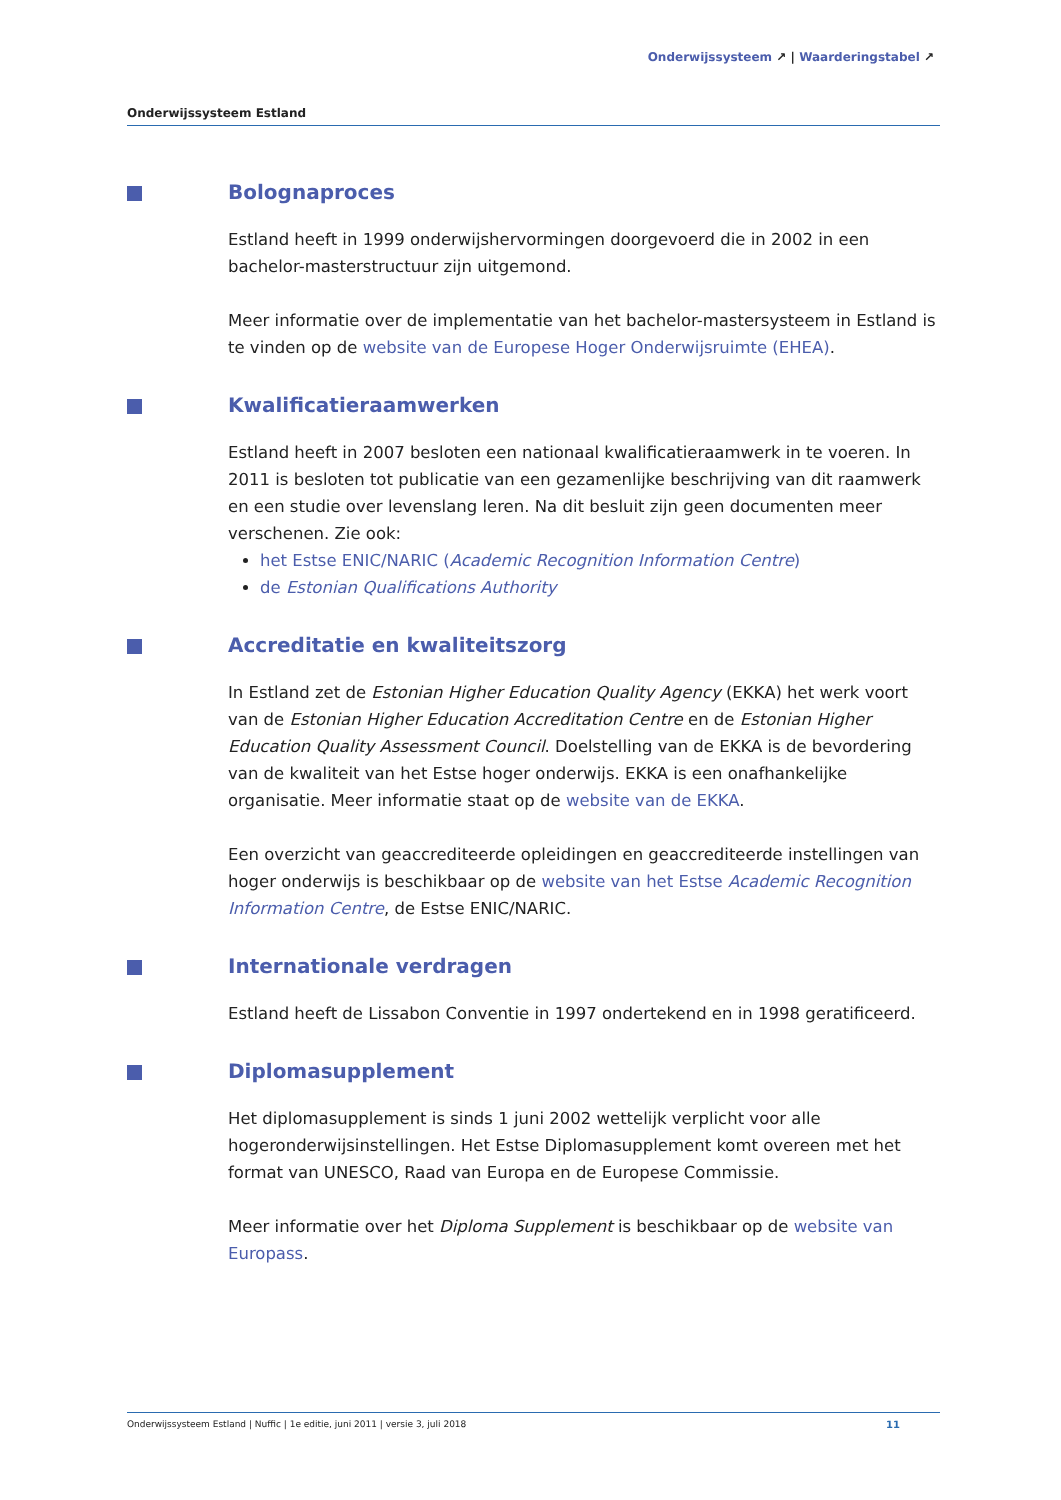Onderwijssysteem ↗ | Waarderingstabel ↗
Onderwijssysteem Estland
Bolognaproces
Estland heeft in 1999 onderwijshervormingen doorgevoerd die in 2002 in een bachelor-masterstructuur zijn uitgemond.
Meer informatie over de implementatie van het bachelor-mastersysteem in Estland is te vinden op de website van de Europese Hoger Onderwijsruimte (EHEA).
Kwalificatieraamwerken
Estland heeft in 2007 besloten een nationaal kwalificatieraamwerk in te voeren. In 2011 is besloten tot publicatie van een gezamenlijke beschrijving van dit raamwerk en een studie over levenslang leren. Na dit besluit zijn geen documenten meer verschenen. Zie ook:
het Estse ENIC/NARIC (Academic Recognition Information Centre)
de Estonian Qualifications Authority
Accreditatie en kwaliteitszorg
In Estland zet de Estonian Higher Education Quality Agency (EKKA) het werk voort van de Estonian Higher Education Accreditation Centre en de Estonian Higher Education Quality Assessment Council. Doelstelling van de EKKA is de bevordering van de kwaliteit van het Estse hoger onderwijs. EKKA is een onafhankelijke organisatie. Meer informatie staat op de website van de EKKA.
Een overzicht van geaccrediteerde opleidingen en geaccrediteerde instellingen van hoger onderwijs is beschikbaar op de website van het Estse Academic Recognition Information Centre, de Estse ENIC/NARIC.
Internationale verdragen
Estland heeft de Lissabon Conventie in 1997 ondertekend en in 1998 geratificeerd.
Diplomasupplement
Het diplomasupplement is sinds 1 juni 2002 wettelijk verplicht voor alle hogeronderwijsinstellingen. Het Estse Diplomasupplement komt overeen met het format van UNESCO, Raad van Europa en de Europese Commissie.
Meer informatie over het Diploma Supplement is beschikbaar op de website van Europass.
Onderwijssysteem Estland | Nuffic | 1e editie, juni 2011 | versie 3, juli 2018 11